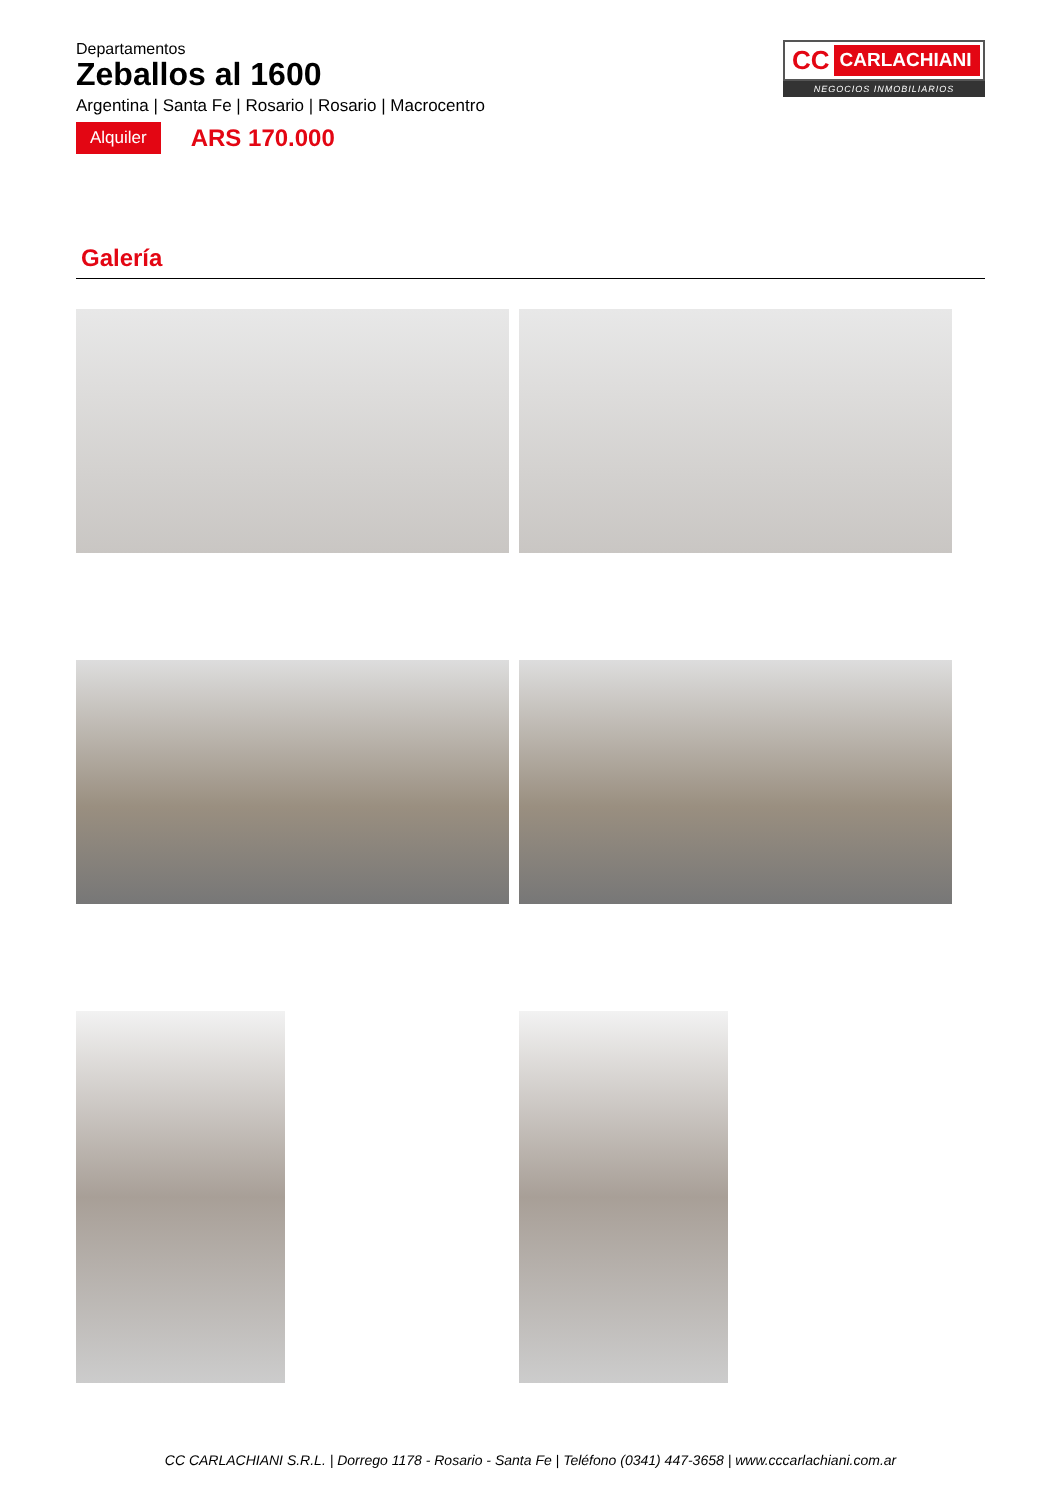Departamentos
Zeballos al 1600
Argentina | Santa Fe | Rosario | Rosario | Macrocentro
Alquiler ARS 170.000
CC CARLACHIANI
NEGOCIOS INMOBILIARIOS
Galería
CC CARLACHIANI S.R.L. | Dorrego 1178 - Rosario - Santa Fe | Teléfono (0341) 447-3658 | www.cccarlachiani.com.ar